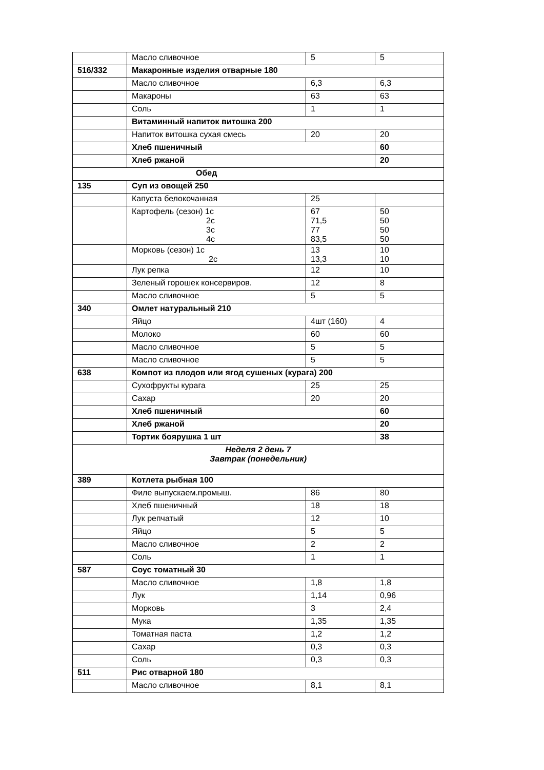| | Масло сливочное | 5 | 5 |
| 516/332 | Макаронные изделия отварные 180 | | |
| | Масло сливочное | 6,3 | 6,3 |
| | Макароны | 63 | 63 |
| | Соль | 1 | 1 |
| | Витаминный напиток витошка 200 | | |
| | Напиток витошка сухая смесь | 20 | 20 |
| | Хлеб пшеничный | | 60 |
| | Хлеб ржаной | | 20 |
| Обед | | | |
| 135 | Суп из овощей 250 | | |
| | Капуста белокочанная | 25 | |
| | Картофель (сезон) 1с 2с 3с 4с | 67 71,5 77 83,5 | 50 50 50 50 |
| | Морковь (сезон) 1с 2с | 13 13,3 | 10 10 |
| | Лук репка | 12 | 10 |
| | Зеленый горошек консервиров. | 12 | 8 |
| | Масло сливочное | 5 | 5 |
| 340 | Омлет натуральный 210 | | |
| | Яйцо | 4шт (160) | 4 |
| | Молоко | 60 | 60 |
| | Масло сливочное | 5 | 5 |
| | Масло сливочное | 5 | 5 |
| 638 | Компот из плодов или ягод сушеных (курага) 200 | | |
| | Сухофрукты курага | 25 | 25 |
| | Сахар | 20 | 20 |
| | Хлеб пшеничный | | 60 |
| | Хлеб ржаной | | 20 |
| | Тортик боярушка 1 шт | | 38 |
| Неделя 2 день 7 Завтрак (понедельник) | | | |
| 389 | Котлета рыбная 100 | | |
| | Филе выпускаем.промыш. | 86 | 80 |
| | Хлеб пшеничный | 18 | 18 |
| | Лук репчатый | 12 | 10 |
| | Яйцо | 5 | 5 |
| | Масло сливочное | 2 | 2 |
| | Соль | 1 | 1 |
| 587 | Соус томатный 30 | | |
| | Масло сливочное | 1,8 | 1,8 |
| | Лук | 1,14 | 0,96 |
| | Морковь | 3 | 2,4 |
| | Мука | 1,35 | 1,35 |
| | Томатная паста | 1,2 | 1,2 |
| | Сахар | 0,3 | 0,3 |
| | Соль | 0,3 | 0,3 |
| 511 | Рис отварной 180 | | |
| | Масло сливочное | 8,1 | 8,1 |